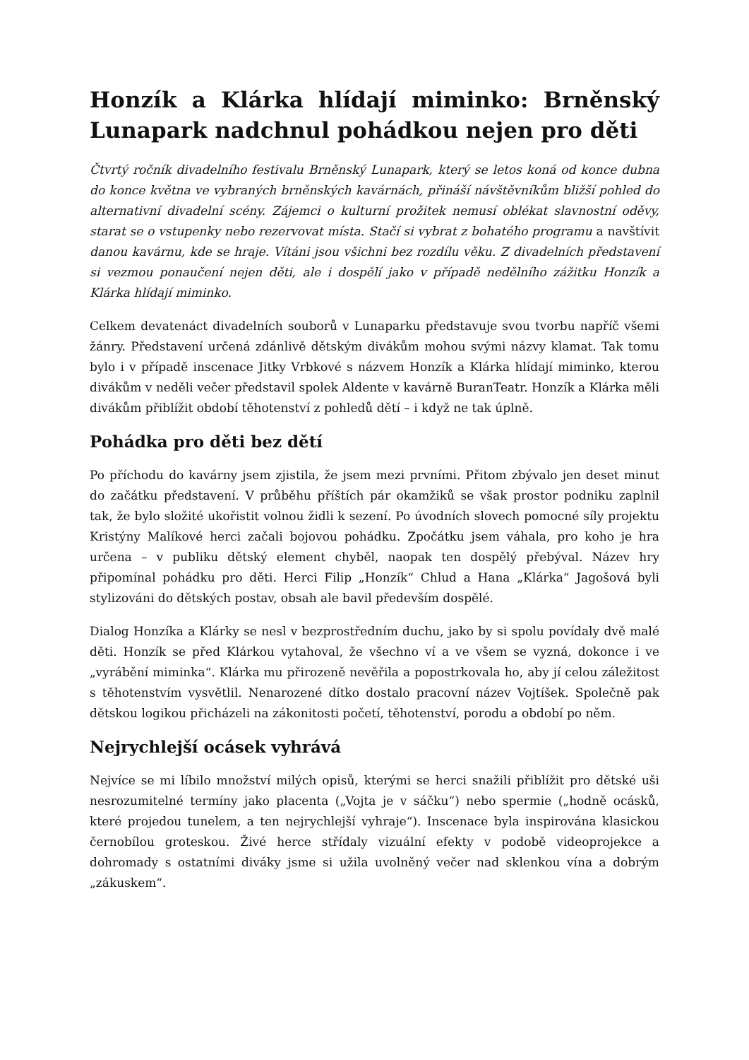Honzík a Klárka hlídají miminko: Brněnský Lunapark nadchnul pohádkou nejen pro děti
Čtvrtý ročník divadelního festivalu Brněnský Lunapark, který se letos koná od konce dubna do konce května ve vybraných brněnských kavárnách, přináší návštěvníkům bližší pohled do alternativní divadelní scény. Zájemci o kulturní prožitek nemusí oblékat slavnostní oděvy, starat se o vstupenky nebo rezervovat místa. Stačí si vybrat z bohatého programu a navštívit danou kavárnu, kde se hraje. Vítáni jsou všichni bez rozdílu věku. Z divadelních představení si vezmou ponaučení nejen děti, ale i dospělí jako v případě nedělního zážitku Honzík a Klárka hlídají miminko.
Celkem devatenáct divadelních souborů v Lunaparku představuje svou tvorbu napříč všemi žánry. Představení určená zdánlivě dětským divákům mohou svými názvy klamat. Tak tomu bylo i v případě inscenace Jitky Vrbkové s názvem Honzík a Klárka hlídají miminko, kterou divákům v neděli večer představil spolek Aldente v kavárně BuranTeatr. Honzík a Klárka měli divákům přiblížit období těhotenství z pohledů dětí – i když ne tak úplně.
Pohádka pro děti bez dětí
Po příchodu do kavárny jsem zjistila, že jsem mezi prvními. Přitom zbývalo jen deset minut do začátku představení. V průběhu příštích pár okamžiků se však prostor podniku zaplnil tak, že bylo složité ukořistit volnou židli k sezení. Po úvodních slovech pomocné síly projektu Kristýny Malíkové herci začali bojovou pohádku. Zpočátku jsem váhala, pro koho je hra určena – v publiku dětský element chyběl, naopak ten dospělý přebýval. Název hry připomínal pohádku pro děti. Herci Filip „Honzík“ Chlud a Hana „Klárka“ Jagošová byli stylizováni do dětských postav, obsah ale bavil především dospělé.
Dialog Honzíka a Klárky se nesl v bezprostředním duchu, jako by si spolu povídaly dvě malé děti. Honzík se před Klárkou vytahoval, že všechno ví a ve všem se vyzná, dokonce i ve „vyrábění miminka“. Klárka mu přirozeně nevěřila a popostrkovala ho, aby jí celou záležitost s těhotenstvím vysvětlil. Nenarozené dítko dostalo pracovní název Vojtíšek. Společně pak dětskou logikou přicházeli na zákonitosti početí, těhotenství, porodu a období po něm.
Nejrychlejší ocásek vyhrává
Nejvíce se mi líbilo množství milých opisů, kterými se herci snažili přiblížit pro dětské uši nesrozumitelné termíny jako placenta („Vojta je v sáčku“) nebo spermie („hodně ocásků, které projedou tunelem, a ten nejrychlejší vyhraje“). Inscenace byla inspirována klasickou černobílou groteskou. Živé herce střídaly vizuální efekty v podobě videoprojekce a dohromady s ostatními diváky jsme si užila uvolněný večer nad sklenkou vína a dobrým „zákuskem“.